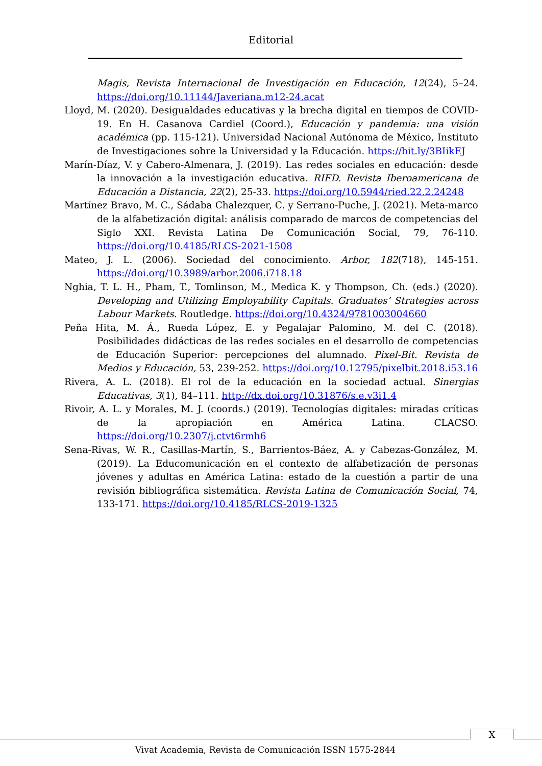Editorial
Magis, Revista Internacional de Investigación en Educación, 12(24), 5–24. https://doi.org/10.11144/Javeriana.m12-24.acat
Lloyd, M. (2020). Desigualdades educativas y la brecha digital en tiempos de COVID-19. En H. Casanova Cardiel (Coord.), Educación y pandemia: una visión académica (pp. 115-121). Universidad Nacional Autónoma de México, Instituto de Investigaciones sobre la Universidad y la Educación. https://bit.ly/3BIikEJ
Marín-Díaz, V. y Cabero-Almenara, J. (2019). Las redes sociales en educación: desde la innovación a la investigación educativa. RIED. Revista Iberoamericana de Educación a Distancia, 22(2), 25-33. https://doi.org/10.5944/ried.22.2.24248
Martínez Bravo, M. C., Sádaba Chalezquer, C. y Serrano-Puche, J. (2021). Meta-marco de la alfabetización digital: análisis comparado de marcos de competencias del Siglo XXI. Revista Latina De Comunicación Social, 79, 76-110. https://doi.org/10.4185/RLCS-2021-1508
Mateo, J. L. (2006). Sociedad del conocimiento. Arbor, 182(718), 145-151. https://doi.org/10.3989/arbor.2006.i718.18
Nghia, T. L. H., Pham, T., Tomlinson, M., Medica K. y Thompson, Ch. (eds.) (2020). Developing and Utilizing Employability Capitals. Graduates’ Strategies across Labour Markets. Routledge. https://doi.org/10.4324/9781003004660
Peña Hita, M. Á., Rueda López, E. y Pegalajar Palomino, M. del C. (2018). Posibilidades didácticas de las redes sociales en el desarrollo de competencias de Educación Superior: percepciones del alumnado. Pixel-Bit. Revista de Medios y Educación, 53, 239-252. https://doi.org/10.12795/pixelbit.2018.i53.16
Rivera, A. L. (2018). El rol de la educación en la sociedad actual. Sinergias Educativas, 3(1), 84–111. http://dx.doi.org/10.31876/s.e.v3i1.4
Rivoir, A. L. y Morales, M. J. (coords.) (2019). Tecnologías digitales: miradas críticas de la apropiación en América Latina. CLACSO. https://doi.org/10.2307/j.ctvt6rmh6
Sena-Rivas, W. R., Casillas-Martín, S., Barrientos-Báez, A. y Cabezas-González, M. (2019). La Educomunicación en el contexto de alfabetización de personas jóvenes y adultas en América Latina: estado de la cuestión a partir de una revisión bibliográfica sistemática. Revista Latina de Comunicación Social, 74, 133-171. https://doi.org/10.4185/RLCS-2019-1325
X
Vivat Academia, Revista de Comunicación ISSN 1575-2844